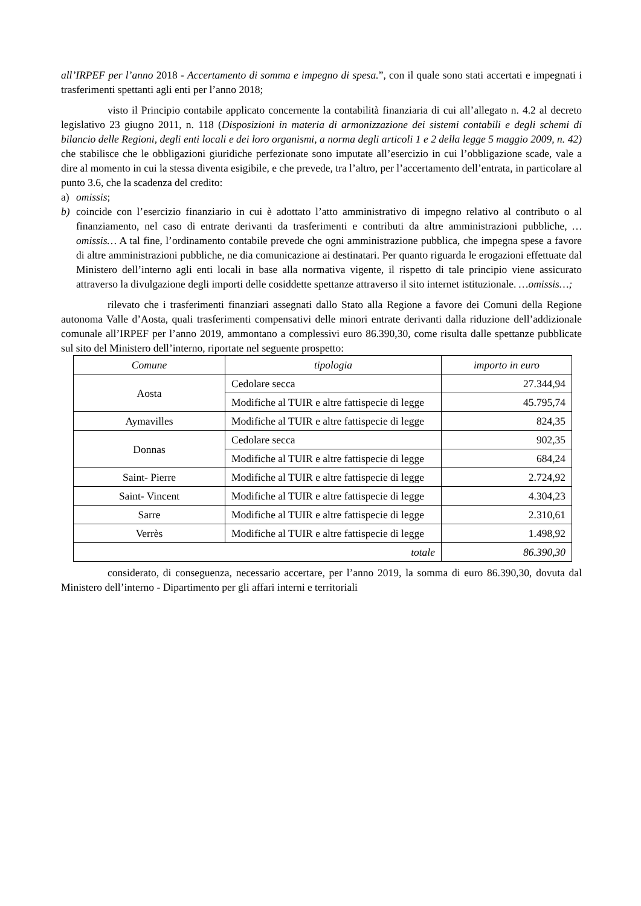all’IRPEF per l’anno 2018 - Accertamento di somma e impegno di spesa.”, con il quale sono stati accertati e impegnati i trasferimenti spettanti agli enti per l’anno 2018;
visto il Principio contabile applicato concernente la contabilità finanziaria di cui all’allegato n. 4.2 al decreto legislativo 23 giugno 2011, n. 118 (Disposizioni in materia di armonizzazione dei sistemi contabili e degli schemi di bilancio delle Regioni, degli enti locali e dei loro organismi, a norma degli articoli 1 e 2 della legge 5 maggio 2009, n. 42) che stabilisce che le obbligazioni giuridiche perfezionate sono imputate all’esercizio in cui l’obbligazione scade, vale a dire al momento in cui la stessa diventa esigibile, e che prevede, tra l’altro, per l’accertamento dell’entrata, in particolare al punto 3.6, che la scadenza del credito:
a) omissis;
b) coincide con l’esercizio finanziario in cui è adottato l’atto amministrativo di impegno relativo al contributo o al finanziamento, nel caso di entrate derivanti da trasferimenti e contributi da altre amministrazioni pubbliche, …omissis… A tal fine, l’ordinamento contabile prevede che ogni amministrazione pubblica, che impegna spese a favore di altre amministrazioni pubbliche, ne dia comunicazione ai destinatari. Per quanto riguarda le erogazioni effettuate dal Ministero dell’interno agli enti locali in base alla normativa vigente, il rispetto di tale principio viene assicurato attraverso la divulgazione degli importi delle cosiddette spettanze attraverso il sito internet istituzionale. …omissis…;
rilevato che i trasferimenti finanziari assegnati dallo Stato alla Regione a favore dei Comuni della Regione autonoma Valle d’Aosta, quali trasferimenti compensativi delle minori entrate derivanti dalla riduzione dell’addizionale comunale all’IRPEF per l’anno 2019, ammontano a complessivi euro 86.390,30, come risulta dalle spettanze pubblicate sul sito del Ministero dell’interno, riportate nel seguente prospetto:
| Comune | tipologia | importo in euro |
| --- | --- | --- |
| Aosta | Cedolare secca | 27.344,94 |
| | Modifiche al TUIR e altre fattispecie di legge | 45.795,74 |
| Aymavilles | Modifiche al TUIR e altre fattispecie di legge | 824,35 |
| Donnas | Cedolare secca | 902,35 |
| | Modifiche al TUIR e altre fattispecie di legge | 684,24 |
| Saint- Pierre | Modifiche al TUIR e altre fattispecie di legge | 2.724,92 |
| Saint- Vincent | Modifiche al TUIR e altre fattispecie di legge | 4.304,23 |
| Sarre | Modifiche al TUIR e altre fattispecie di legge | 2.310,61 |
| Verrès | Modifiche al TUIR e altre fattispecie di legge | 1.498,92 |
| totale | | 86.390,30 |
considerato, di conseguenza, necessario accertare, per l’anno 2019, la somma di euro 86.390,30, dovuta dal Ministero dell’interno - Dipartimento per gli affari interni e territoriali